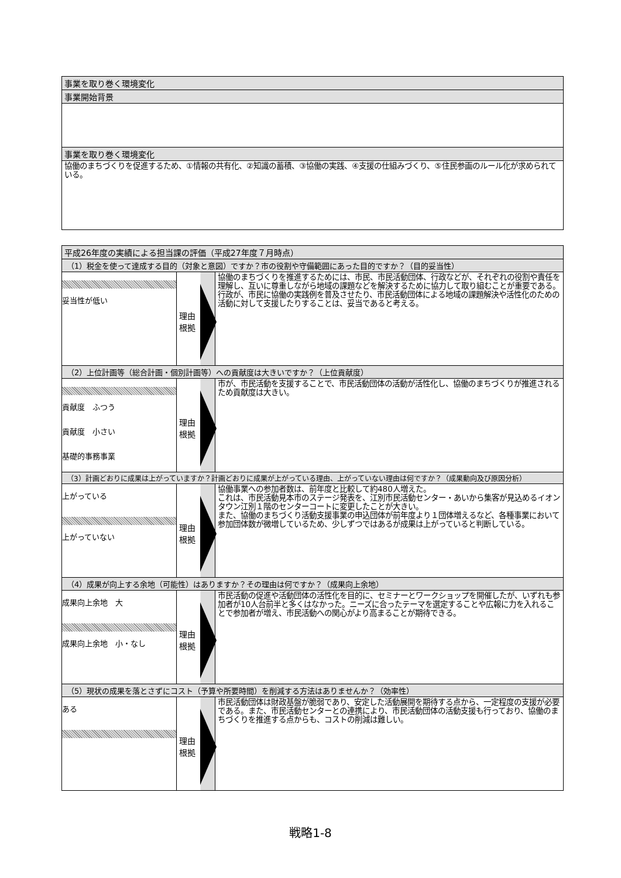| 事業を取り巻く環境変化 |
| 事業開始背景 |
| 事業を取り巻く環境変化 |
| 協働のまちづくりを促進するため、①情報の共有化、②知識の蓄積、③協働の実践、④支援の仕組みづくり、⑤住民参画のルール化が求められている。 |
| 平成26年度の実績による担当課の評価（平成27年度７月時点） | | |
| （1）税金を使って達成する目的（対象と意図）ですか？市の役割や守備範囲にあった目的ですか？（目的妥当性） | | |
| 妥当性が低い | 理由 根拠 | 協働のまちづくりを推進するためには、市民、市民活動団体、行政などが、それぞれの役割や責任を理解し、互いに尊重しながら地域の課題などを解決するために協力して取り組むことが重要である。行政が、市民に協働の実践例を普及させたり、市民活動団体による地域の課題解決や活性化のための活動に対して支援したりすることは、妥当であると考える。 |
| （2）上位計画等（総合計画・個別計画等）への貢献度は大きいですか？（上位貢献度） | | |
| 貢献度 ふつう 貢献度 小さい 基礎的事務事業 | 理由 根拠 | 市が、市民活動を支援することで、市民活動団体の活動が活性化し、協働のまちづくりが推進されるため貢献度は大きい。 |
| （3）計画どおりに成果は上がっていますか？計画どおりに成果が上がっている理由、上がっていない理由は何ですか？（成果動向及び原因分析） | | |
| 上がっている 上がっていない | 理由 根拠 | 協働事業への参加者数は、前年度と比較して約480人増えた。 これは、市民活動見本市のステージ発表を、江別市民活動センター・あいから集客が見込めるイオンタウン江別１階のセンターコートに変更したことが大きい。 また、協働のまちづくり活動支援事業の申込団体が前年度より１団体増えるなど、各種事業において参加団体数が微増しているため、少しずつではあるが成果は上がっていると判断している。 |
| （4）成果が向上する余地（可能性）はありますか？その理由は何ですか？（成果向上余地） | | |
| 成果向上余地 大 成果向上余地 小・なし | 理由 根拠 | 市民活動の促進や活動団体の活性化を目的に、セミナーとワークショップを開催したが、いずれも参加者が10人台前半と多くはなかった。ニーズに合ったテーマを選定することや広報に力を入れることで参加者が増え、市民活動への関心がより高まることが期待できる。 |
| （5）現状の成果を落とさずにコスト（予算や所要時間）を削減する方法はありませんか？（効率性） | | |
| ある | 理由 根拠 | 市民活動団体は財政基盤が脆弱であり、安定した活動展開を期待する点から、一定程度の支援が必要である。また、市民活動センターとの連携により、市民活動団体の活動支援も行っており、協働のまちづくりを推進する点からも、コストの削減は難しい。 |
戦略1-8